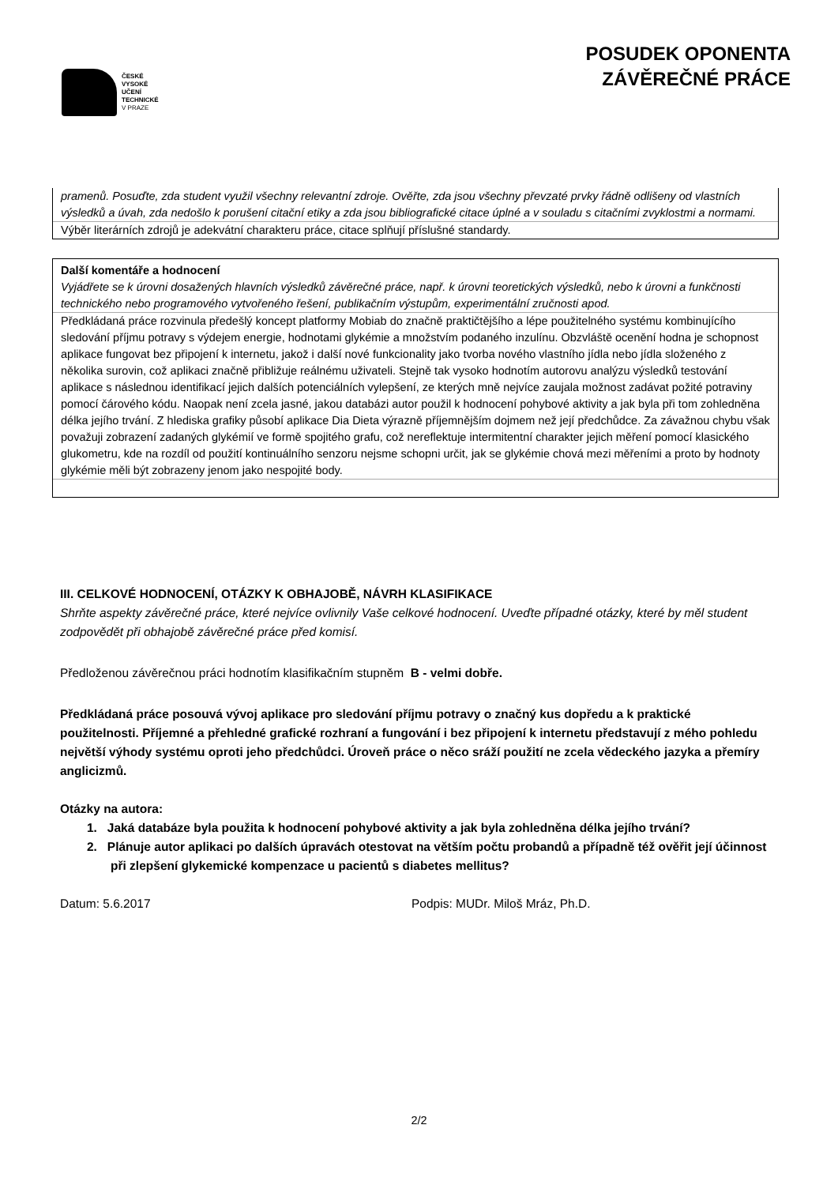ČESKÉ
VYSOKÉ
UČENÍ
TECHNICKÉ
V PRAZE
POSUDEK OPONENTA
ZÁVĚREČNÉ PRÁCE
| pramenů. Posuďte, zda student využil všechny relevantní zdroje. Ověřte, zda jsou všechny převzaté prvky řádně odlišeny od vlastních výsledků a úvah, zda nedošlo k porušení citační etiky a zda jsou bibliografické citace úplné a v souladu s citačními zvyklostmi a normami. |
| Výběr literárních zdrojů je adekvátní charakteru práce, citace splňují příslušné standardy. |
| Další komentáře a hodnocení Vyjádřete se k úrovni dosažených hlavních výsledků závěrečné práce, např. k úrovni teoretických výsledků, nebo k úrovni a funkčnosti technického nebo programového vytvořeného řešení, publikačním výstupům, experimentální zručnosti apod. |
| Předkládaná práce rozvinula předešlý koncept platformy Mobiab do značně praktičtějšího a lépe použitelného systému kombinujícího sledování příjmu potravy s výdejem energie, hodnotami glykémie a množstvím podaného inzulínu. Obzvláště ocenění hodna je schopnost aplikace fungovat bez připojení k internetu, jakož i další nové funkcionality jako tvorba nového vlastního jídla nebo jídla složeného z několika surovin, což aplikaci značně přibližuje reálnému uživateli. Stejně tak vysoko hodnotím autorovu analýzu výsledků testování aplikace s následnou identifikací jejich dalších potenciálních vylepšení, ze kterých mně nejvíce zaujala možnost zadávat požité potraviny pomocí čárového kódu. Naopak není zcela jasné, jakou databázi autor použil k hodnocení pohybové aktivity a jak byla při tom zohledněna délka jejího trvání. Z hlediska grafiky působí aplikace Dia Dieta výrazně příjemnějším dojmem než její předchůdce. Za závažnou chybu však považuji zobrazení zadaných glykémií ve formě spojitého grafu, což nereflektuje intermitentní charakter jejich měření pomocí klasického glukometru, kde na rozdíl od použití kontinuálního senzoru nejsme schopni určit, jak se glykémie chová mezi měřeními a proto by hodnoty glykémie měli být zobrazeny jenom jako nespojité body. |
III. CELKOVÉ HODNOCENÍ, OTÁZKY K OBHAJOBĚ, NÁVRH KLASIFIKACE
Shrňte aspekty závěrečné práce, které nejvíce ovlivnily Vaše celkové hodnocení. Uveďte případné otázky, které by měl student zodpovědět při obhajobě závěrečné práce před komisí.
Předloženou závěrečnou práci hodnotím klasifikačním stupněm B - velmi dobře.
Předkládaná práce posouvá vývoj aplikace pro sledování příjmu potravy o značný kus dopředu a k praktické použitelnosti. Příjemné a přehledné grafické rozhraní a fungování i bez připojení k internetu představují z mého pohledu největší výhody systému oproti jeho předchůdci. Úroveň práce o něco sráží použití ne zcela vědeckého jazyka a přemíry anglicizmů.
Otázky na autora:
1. Jaká databáze byla použita k hodnocení pohybové aktivity a jak byla zohledněna délka jejího trvání?
2. Plánuje autor aplikaci po dalších úpravách otestovat na větším počtu probandů a případně též ověřit její účinnost při zlepšení glykemické kompenzace u pacientů s diabetes mellitus?
Datum: 5.6.2017 Podpis: MUDr. Miloš Mráz, Ph.D.
2/2